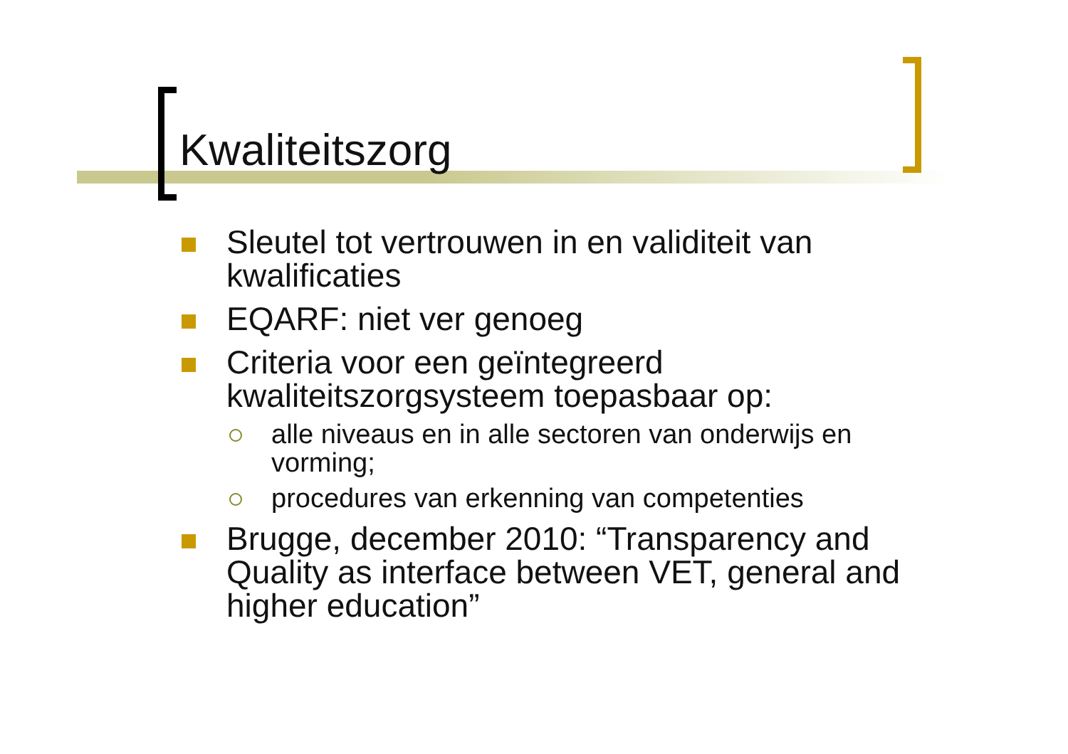Kwaliteitszorg
Sleutel tot vertrouwen in en validiteit van kwalificaties
EQARF: niet ver genoeg
Criteria voor een geïntegreerd kwaliteitszorgsysteem toepasbaar op:
alle niveaus en in alle sectoren van onderwijs en vorming;
procedures van erkenning van competenties
Brugge, december 2010: “Transparency and Quality as interface between VET, general and higher education”